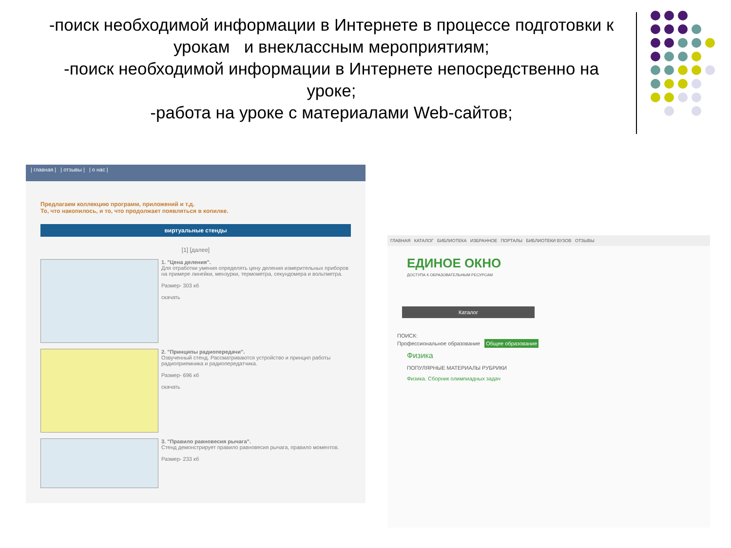-поиск необходимой информации в Интернете в процессе подготовки к
урокам и внеклассным мероприятиям;
-поиск необходимой информации в Интернете непосредственно на уроке;
-работа на уроке с материалами Web-сайтов;
| главная | | отзывы | | о нас |
Предлагаем коллекцию программ, приложений и т.д.
То, что накопилось, и то, что продолжает появляться в копилке.
виртуальные стенды
[1] [далее]
1. "Цена деления".
Для отработки умения определять цену деления измерительных приборов на примере линейки, мензурки, термометра, секундомера и вольтметра.
Размер- 303 кб
скачать
2. "Принципы радиопередачи".
Озвученный стенд. Рассматриваются устройство и принцип работы радиоприемника и радиопередатчика.
Размер- 696 кб
скачать
3. "Правило равновесия рычага".
Стенд демонстрирует правило равновесия рычага, правило моментов.
Размер- 233 кб
ГЛАВНАЯ КАТАЛОГ БИБЛИОТЕКА ИЗБРАННОЕ ПОРТАЛЫ БИБЛИОТЕКИ ВУЗОВ ОТЗЫВЫ
ЕДИНОЕ ОКНО
ДОСТУПА К ОБРАЗОВАТЕЛЬНЫМ РЕСУРСАМ
Каталог
ПОИСК:
Профессиональное образование Общее образование
Физика
ПОПУЛЯРНЫЕ МАТЕРИАЛЫ РУБРИКИ
Физика. Сборник олимпиадных задач